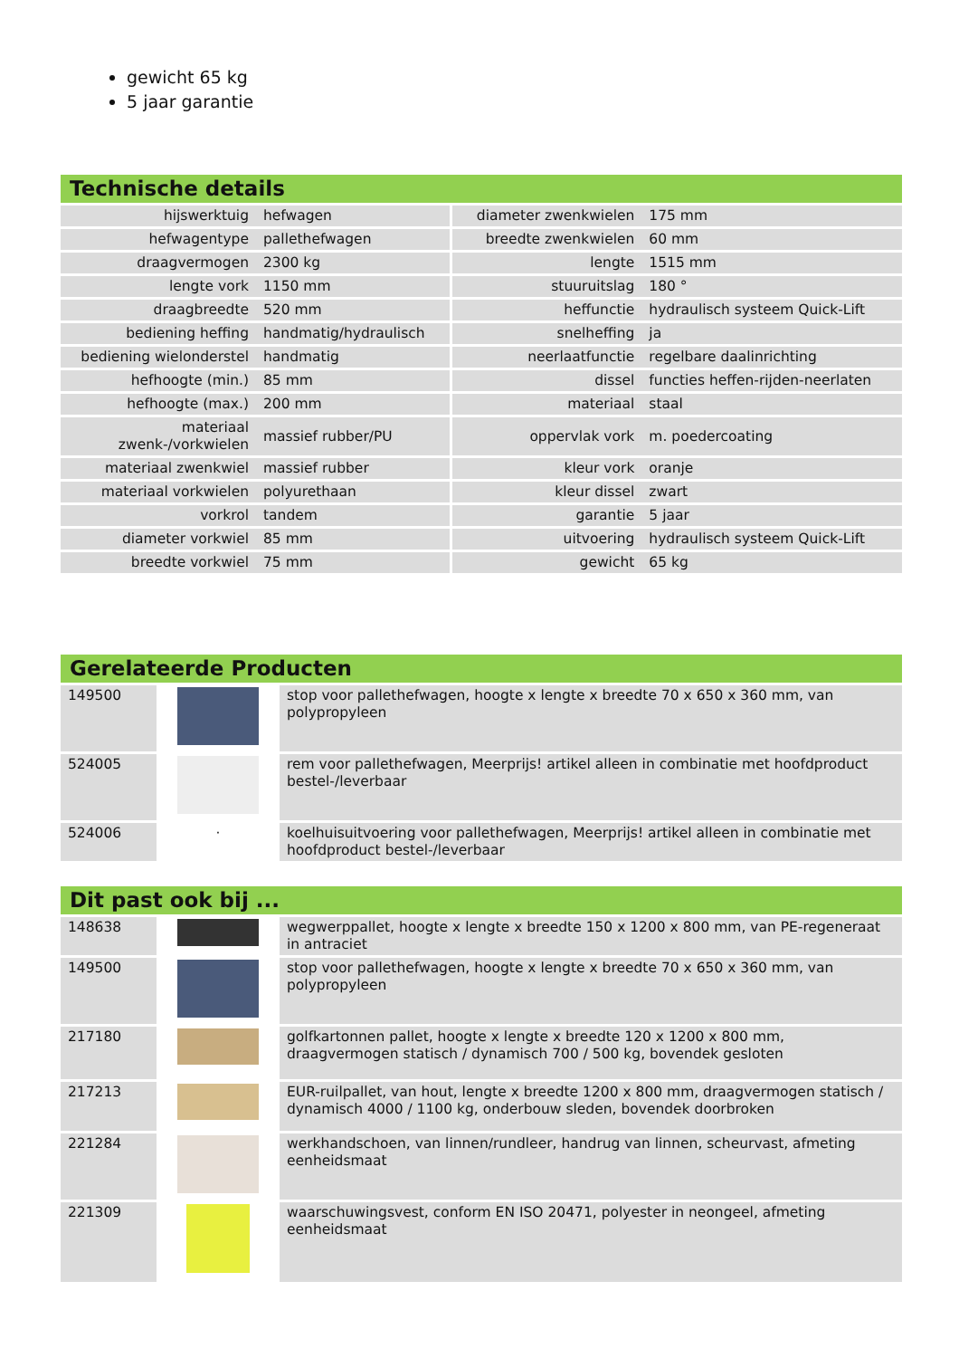gewicht 65 kg
5 jaar garantie
Technische details
| hijswerktuig | hefwagen | diameter zwenkwielen | 175 mm |
| hefwagentype | pallethefwagen | breedte zwenkwielen | 60 mm |
| draagvermogen | 2300 kg | lengte | 1515 mm |
| lengte vork | 1150 mm | stuuruitslag | 180 ° |
| draagbreedte | 520 mm | heffunctie | hydraulisch systeem Quick-Lift |
| bediening heffing | handmatig/hydraulisch | snelheffing | ja |
| bediening wielonderstel | handmatig | neerlaatfunctie | regelbare daalinrichting |
| hefhoogte (min.) | 85 mm | dissel | functies heffen-rijden-neerlaten |
| hefhoogte (max.) | 200 mm | materiaal | staal |
| materiaal zwenk-/vorkwielen | massief rubber/PU | oppervlak vork | m. poedercoating |
| materiaal zwenkwiel | massief rubber | kleur vork | oranje |
| materiaal vorkwielen | polyurethaan | kleur dissel | zwart |
| vorkrol | tandem | garantie | 5 jaar |
| diameter vorkwiel | 85 mm | uitvoering | hydraulisch systeem Quick-Lift |
| breedte vorkwiel | 75 mm | gewicht | 65 kg |
Gerelateerde Producten
| 149500 | | stop voor pallethefwagen, hoogte x lengte x breedte 70 x 650 x 360 mm, van polypropyleen |
| 524005 | | rem voor pallethefwagen, Meerprijs! artikel alleen in combinatie met hoofdproduct bestel-/leverbaar |
| 524006 | · | koelhuisuitvoering voor pallethefwagen, Meerprijs! artikel alleen in combinatie met hoofdproduct bestel-/leverbaar |
Dit past ook bij ...
| 148638 | | wegwerppallet, hoogte x lengte x breedte 150 x 1200 x 800 mm, van PE-regeneraat in antraciet |
| 149500 | | stop voor pallethefwagen, hoogte x lengte x breedte 70 x 650 x 360 mm, van polypropyleen |
| 217180 | | golfkartonnen pallet, hoogte x lengte x breedte 120 x 1200 x 800 mm, draagvermogen statisch / dynamisch 700 / 500 kg, bovendek gesloten |
| 217213 | | EUR-ruilpallet, van hout, lengte x breedte 1200 x 800 mm, draagvermogen statisch / dynamisch 4000 / 1100 kg, onderbouw sleden, bovendek doorbroken |
| 221284 | | werkhandschoen, van linnen/rundleer, handrug van linnen, scheurvast, afmeting eenheidsmaat |
| 221309 | | waarschuwingsvest, conform EN ISO 20471, polyester in neongeel, afmeting eenheidsmaat |